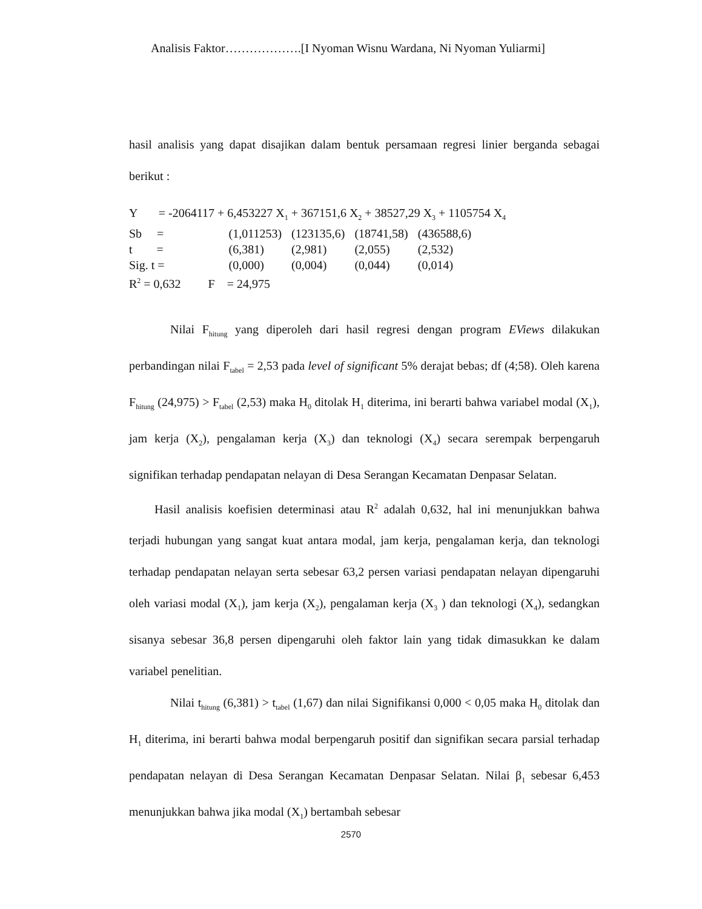Analisis Faktor……………….[I Nyoman Wisnu Wardana, Ni Nyoman Yuliarmi]
hasil analisis yang dapat disajikan dalam bentuk persamaan regresi linier berganda sebagai berikut :
Y = -2064117 + 6,453227 X<sub>1</sub> + 367151,6 X<sub>2</sub> + 38527,29 X<sub>3</sub> + 1105754 X<sub>4</sub>
| Sb = | (1,011253) | (123135,6) | (18741,58) | (436588,6) |
| t = | (6,381) | (2,981) | (2,055) | (2,532) |
| Sig. t = | (0,000) | (0,004) | (0,044) | (0,014) |
R<sup>2</sup> = 0,632 F = 24,975
Nilai F<sub>hitung</sub> yang diperoleh dari hasil regresi dengan program EViews dilakukan perbandingan nilai F<sub>tabel</sub> = 2,53 pada level of significant 5% derajat bebas; df (4;58). Oleh karena F<sub>hitung</sub> (24,975) > F<sub>tabel</sub> (2,53) maka H<sub>0</sub> ditolak H<sub>1</sub> diterima, ini berarti bahwa variabel modal (X<sub>1</sub>), jam kerja (X<sub>2</sub>), pengalaman kerja (X<sub>3</sub>) dan teknologi (X<sub>4</sub>) secara serempak berpengaruh signifikan terhadap pendapatan nelayan di Desa Serangan Kecamatan Denpasar Selatan.
Hasil analisis koefisien determinasi atau R<sup>2</sup> adalah 0,632, hal ini menunjukkan bahwa terjadi hubungan yang sangat kuat antara modal, jam kerja, pengalaman kerja, dan teknologi terhadap pendapatan nelayan serta sebesar 63,2 persen variasi pendapatan nelayan dipengaruhi oleh variasi modal (X<sub>1</sub>), jam kerja (X<sub>2</sub>), pengalaman kerja (X<sub>3</sub> ) dan teknologi (X<sub>4</sub>), sedangkan sisanya sebesar 36,8 persen dipengaruhi oleh faktor lain yang tidak dimasukkan ke dalam variabel penelitian.
Nilai t<sub>hitung</sub> (6,381) > t<sub>tabel</sub> (1,67) dan nilai Signifikansi 0,000 < 0,05 maka H<sub>0</sub> ditolak dan H<sub>1</sub> diterima, ini berarti bahwa modal berpengaruh positif dan signifikan secara parsial terhadap pendapatan nelayan di Desa Serangan Kecamatan Denpasar Selatan. Nilai β<sub>1</sub> sebesar 6,453 menunjukkan bahwa jika modal (X<sub>1</sub>) bertambah sebesar
2570